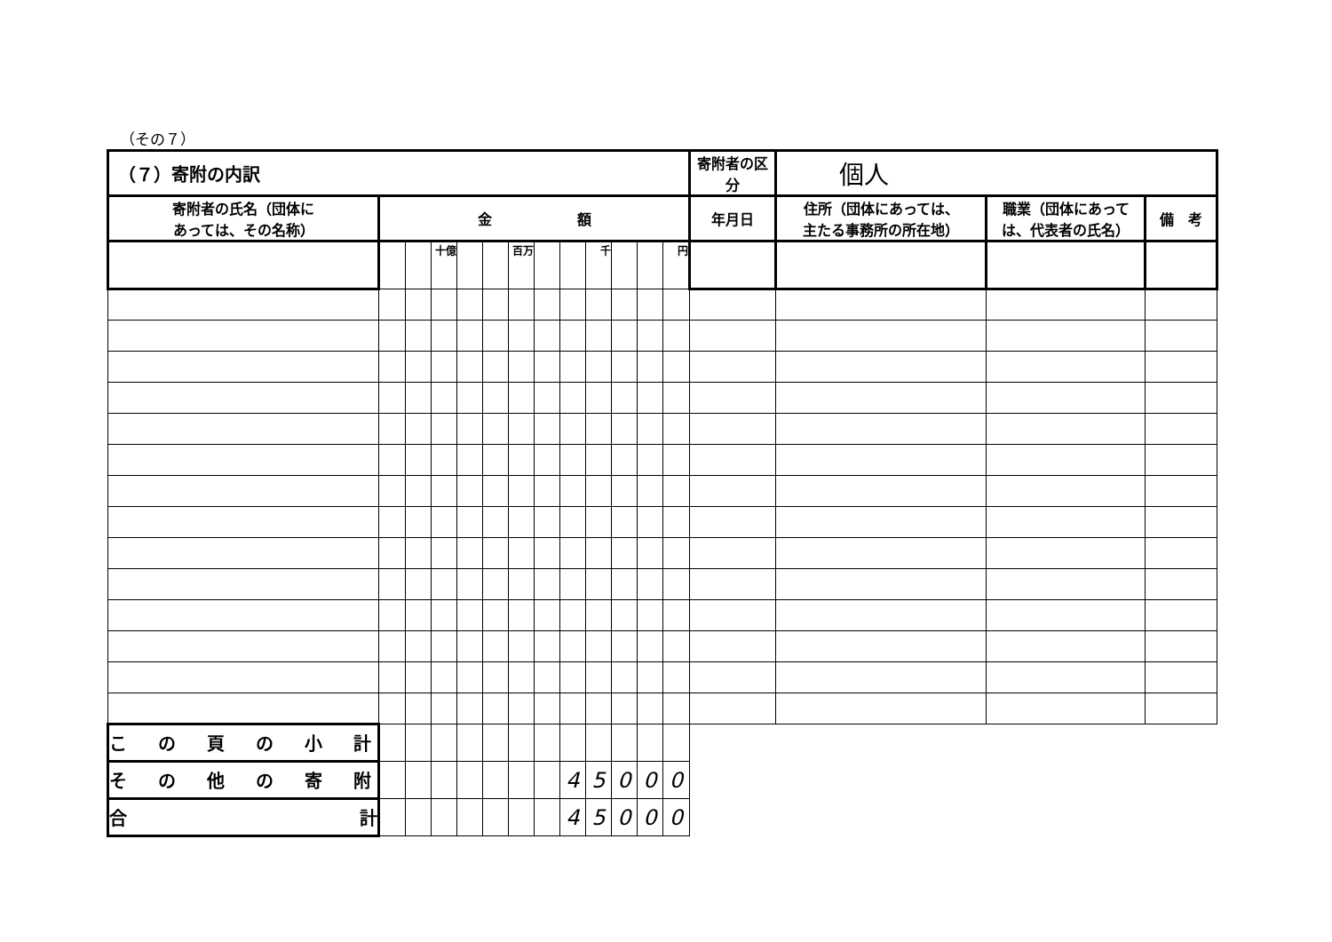（その７）
| （７）寄附の内訳 | | | | | | | | | | | | | 寄附者の区分 | 個人 | | |
| 寄附者の氏名（団体に あっては、その名称） | 金 額 | | | | | | | | | | | | 年月日 | 住所（団体にあっては、 主たる事務所の所在地） | 職業（団体にあって は、代表者の氏名） | 備 考 |
| | | | 十億 | | | 百万 | | | 千 | | | 円 | | | | |
| こ の 頁 の 小 計 | | | | | | | | | | | | | | | | |
| そ の 他 の 寄 附 | | | | | | | | 4 | 5 | 0 | 0 | 0 | | | | |
| 合 計 | | | | | | | | 4 | 5 | 0 | 0 | 0 | | | | |